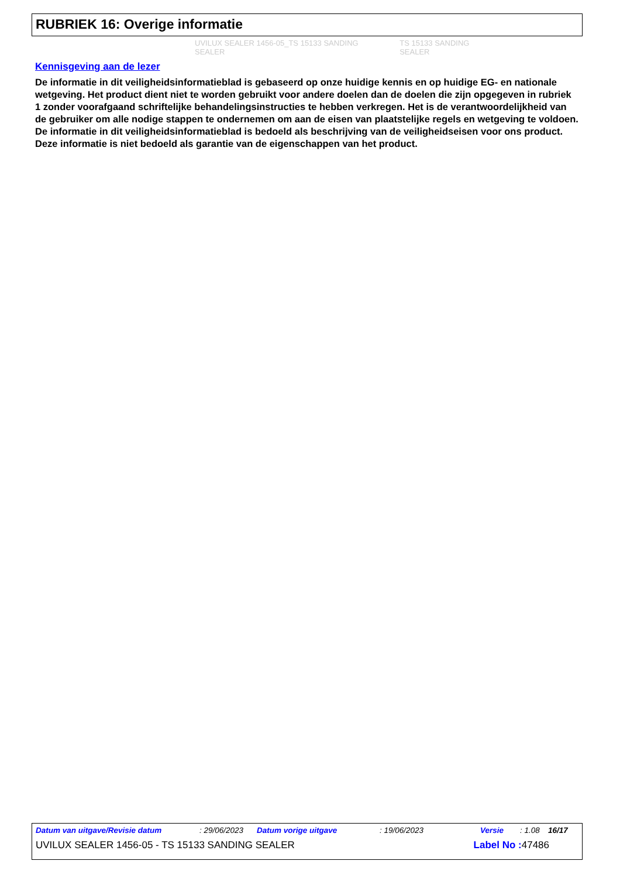RUBRIEK 16: Overige informatie
UVILUX SEALER 1456-05_TS 15133 SANDING SEALER TS 15133 SANDING SEALER
Kennisgeving aan de lezer
De informatie in dit veiligheidsinformatieblad is gebaseerd op onze huidige kennis en op huidige EG- en nationale wetgeving. Het product dient niet te worden gebruikt voor andere doelen dan de doelen die zijn opgegeven in rubriek 1 zonder voorafgaand schriftelijke behandelingsinstructies te hebben verkregen. Het is de verantwoordelijkheid van de gebruiker om alle nodige stappen te ondernemen om aan de eisen van plaatstelijke regels en wetgeving te voldoen. De informatie in dit veiligheidsinformatieblad is bedoeld als beschrijving van de veiligheidseisen voor ons product. Deze informatie is niet bedoeld als garantie van de eigenschappen van het product.
Datum van uitgave/Revisie datum: 29/06/2023 Datum vorige uitgave: 19/06/2023 Versie: 1.08 16/17
UVILUX SEALER 1456-05 - TS 15133 SANDING SEALER Label No : 47486